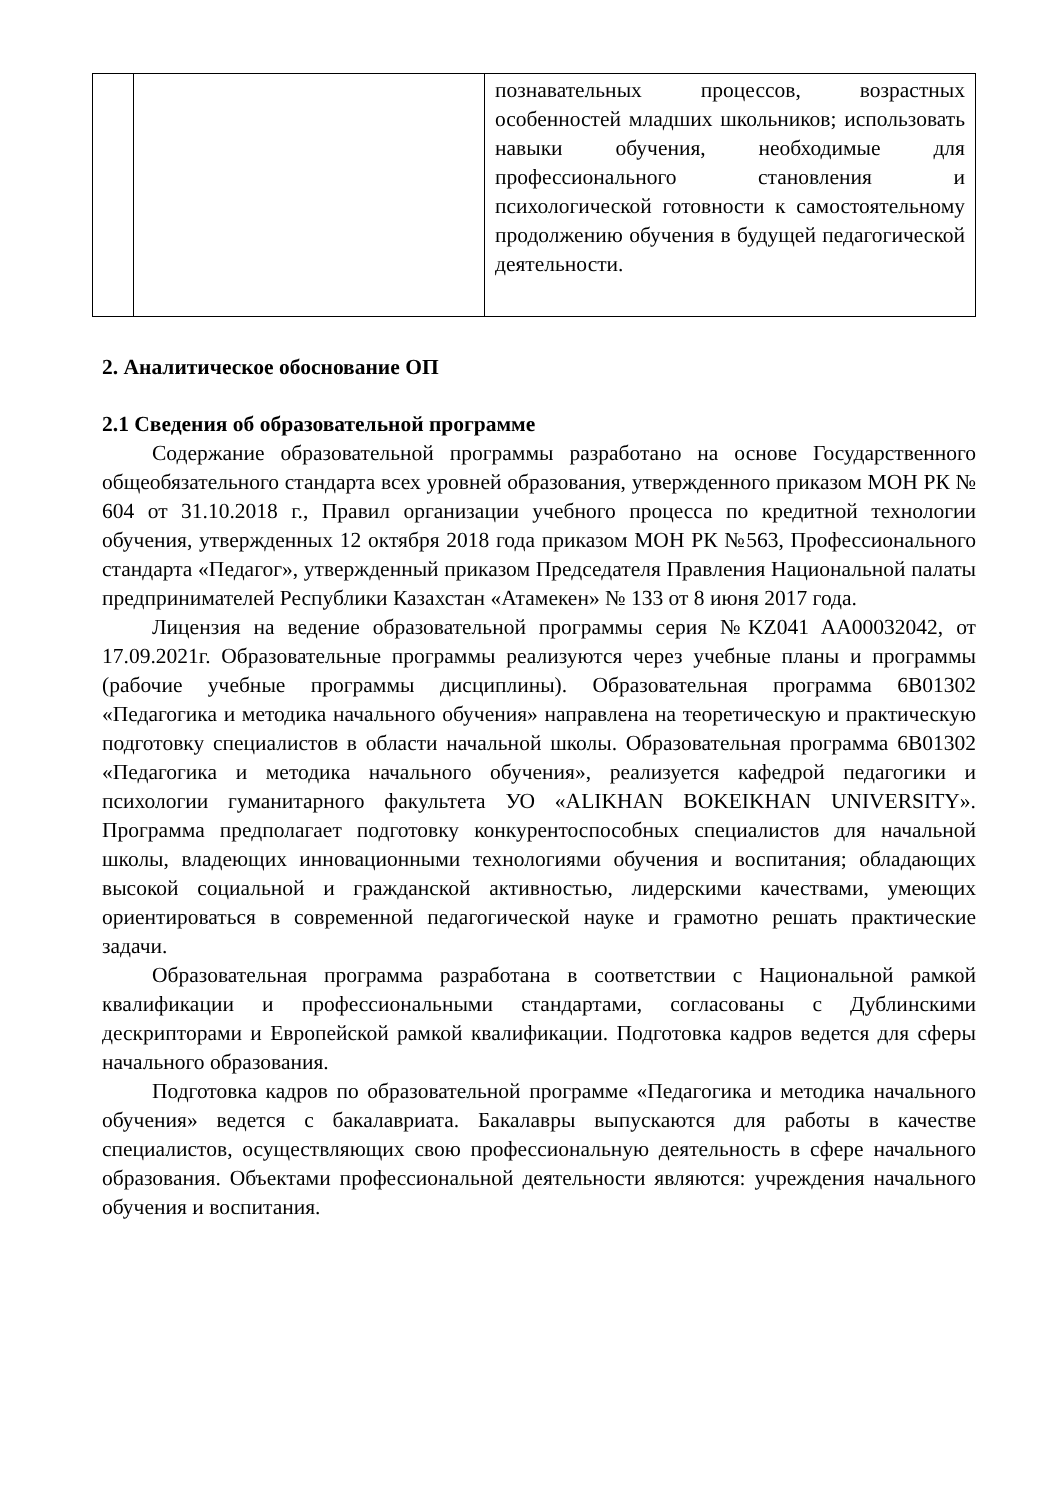| | | познавательных процессов, возрастных особенностей младших школьников; использовать навыки обучения, необходимые для профессионального становления и психологической готовности к самостоятельному продолжению обучения в будущей педагогической деятельности. |
2. Аналитическое обоснование ОП
2.1 Сведения об образовательной программе
Содержание образовательной программы разработано на основе Государственного общеобязательного стандарта всех уровней образования, утвержденного приказом МОН РК № 604 от 31.10.2018 г., Правил организации учебного процесса по кредитной технологии обучения, утвержденных 12 октября 2018 года приказом МОН РК №563, Профессионального стандарта «Педагог», утвержденный приказом Председателя Правления Национальной палаты предпринимателей Республики Казахстан «Атамекен» № 133 от 8 июня 2017 года.
Лицензия на ведение образовательной программы серия №KZ041 AA00032042, от 17.09.2021г. Образовательные программы реализуются через учебные планы и программы (рабочие учебные программы дисциплины). Образовательная программа 6В01302 «Педагогика и методика начального обучения» направлена на теоретическую и практическую подготовку специалистов в области начальной школы. Образовательная программа 6В01302 «Педагогика и методика начального обучения», реализуется кафедрой педагогики и психологии гуманитарного факультета УО «ALIKHAN BOKEIKHAN UNIVERSITY». Программа предполагает подготовку конкурентоспособных специалистов для начальной школы, владеющих инновационными технологиями обучения и воспитания; обладающих высокой социальной и гражданской активностью, лидерскими качествами, умеющих ориентироваться в современной педагогической науке и грамотно решать практические задачи.
Образовательная программа разработана в соответствии с Национальной рамкой квалификации и профессиональными стандартами, согласованы с Дублинскими дескрипторами и Европейской рамкой квалификации. Подготовка кадров ведется для сферы начального образования.
Подготовка кадров по образовательной программе «Педагогика и методика начального обучения» ведется с бакалавриата. Бакалавры выпускаются для работы в качестве специалистов, осуществляющих свою профессиональную деятельность в сфере начального образования. Объектами профессиональной деятельности являются: учреждения начального обучения и воспитания.